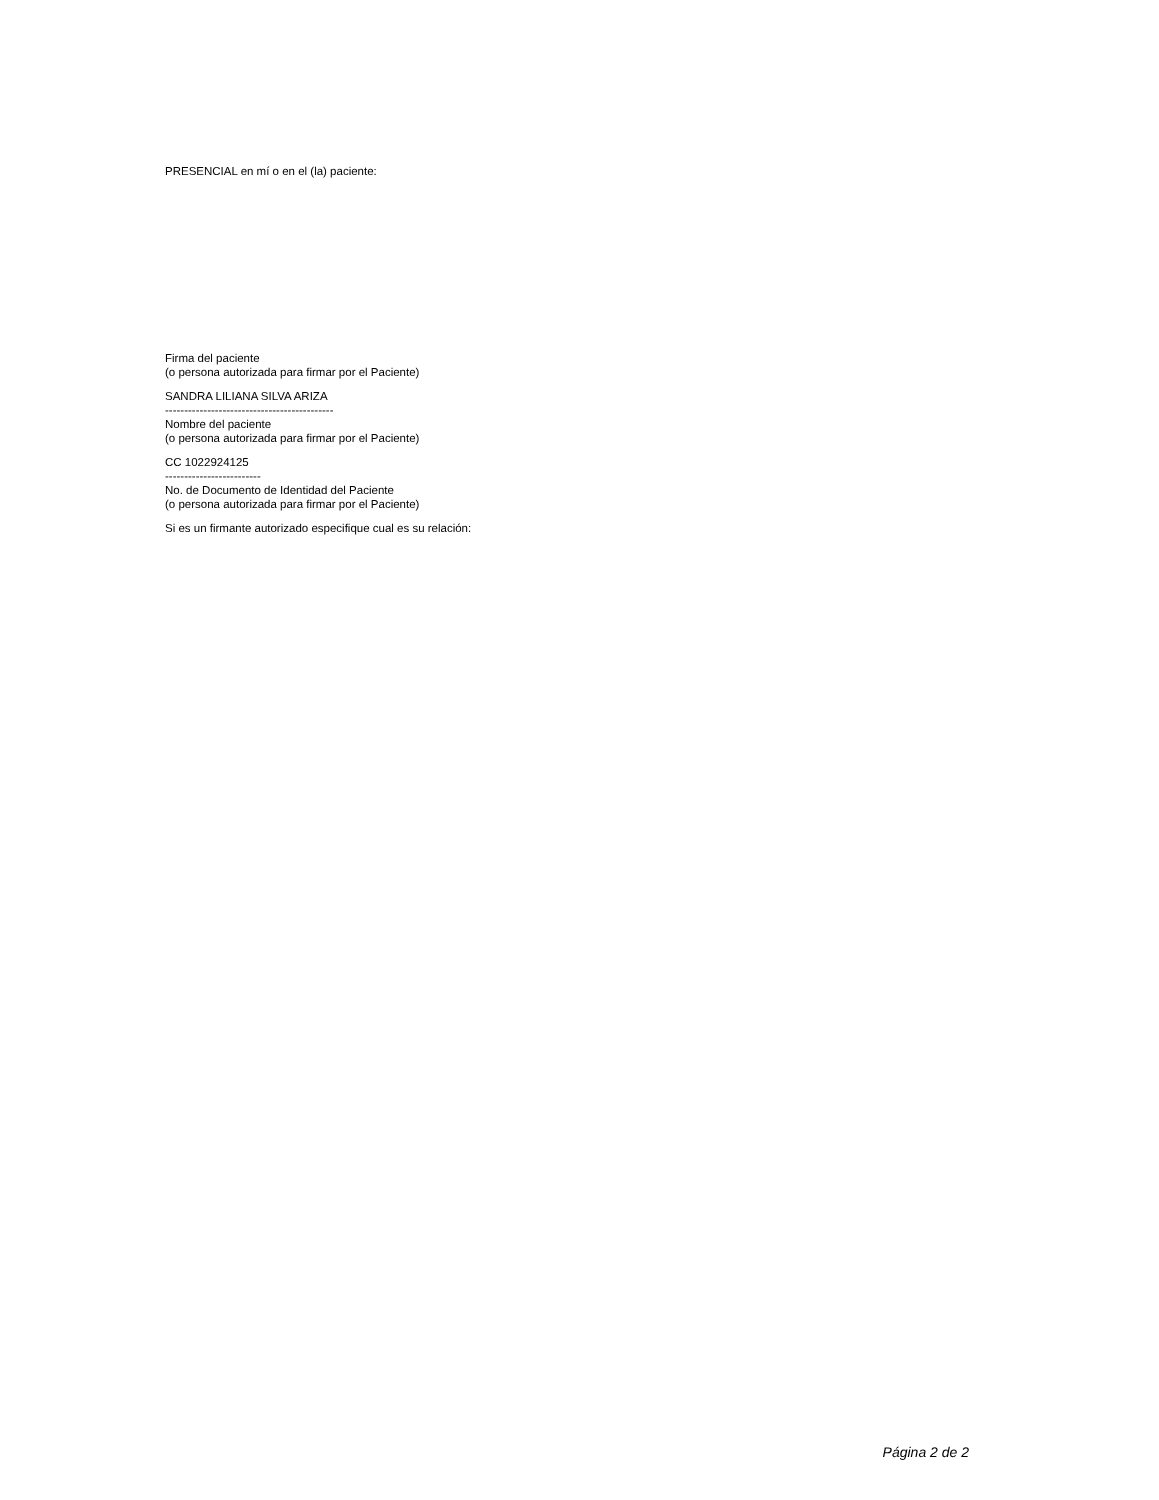PRESENCIAL en mí o en el (la) paciente:
Firma del paciente
(o persona autorizada para firmar por el Paciente)
SANDRA LILIANA SILVA ARIZA
--------------------------------------------
Nombre del paciente
(o persona autorizada para firmar por el Paciente)
CC 1022924125
-------------------------
No. de Documento de Identidad del Paciente
(o persona autorizada para firmar por el Paciente)
Si es un firmante autorizado especifique cual es su relación:
Página 2 de 2